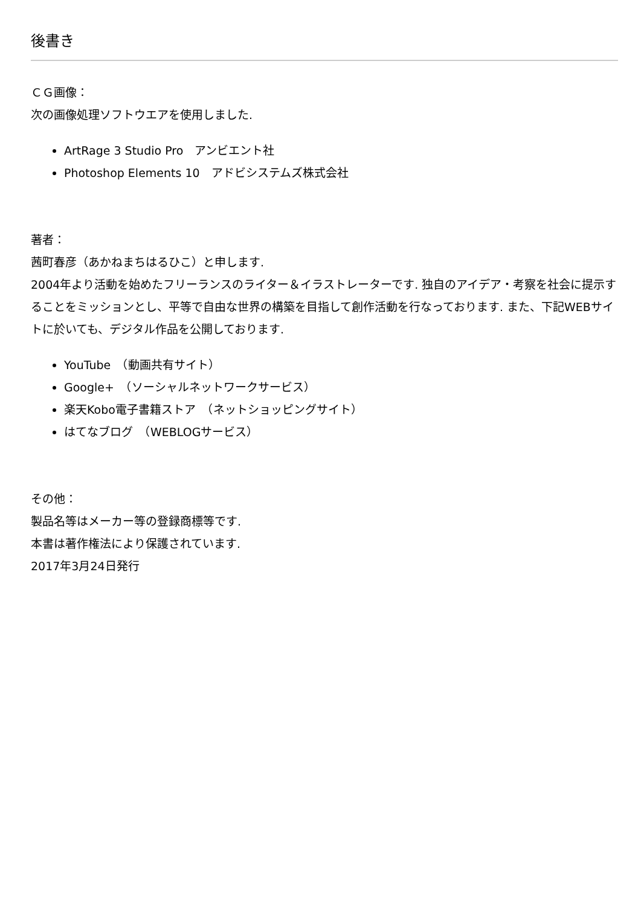後書き
ＣＧ画像：
次の画像処理ソフトウエアを使用しました.
ArtRage 3 Studio Pro　アンビエント社
Photoshop Elements 10　アドビシステムズ株式会社
著者：
茜町春彦（あかねまちはるひこ）と申します.
2004年より活動を始めたフリーランスのライター＆イラストレーターです. 独自のアイデア・考察を社会に提示することをミッションとし、平等で自由な世界の構築を目指して創作活動を行なっております. また、下記WEBサイトに於いても、デジタル作品を公開しております.
YouTube　（動画共有サイト）
Google+　（ソーシャルネットワークサービス）
楽天Kobo電子書籍ストア　（ネットショッピングサイト）
はてなブログ　（WEBLOGサービス）
その他：
製品名等はメーカー等の登録商標等です.
本書は著作権法により保護されています.
2017年3月24日発行